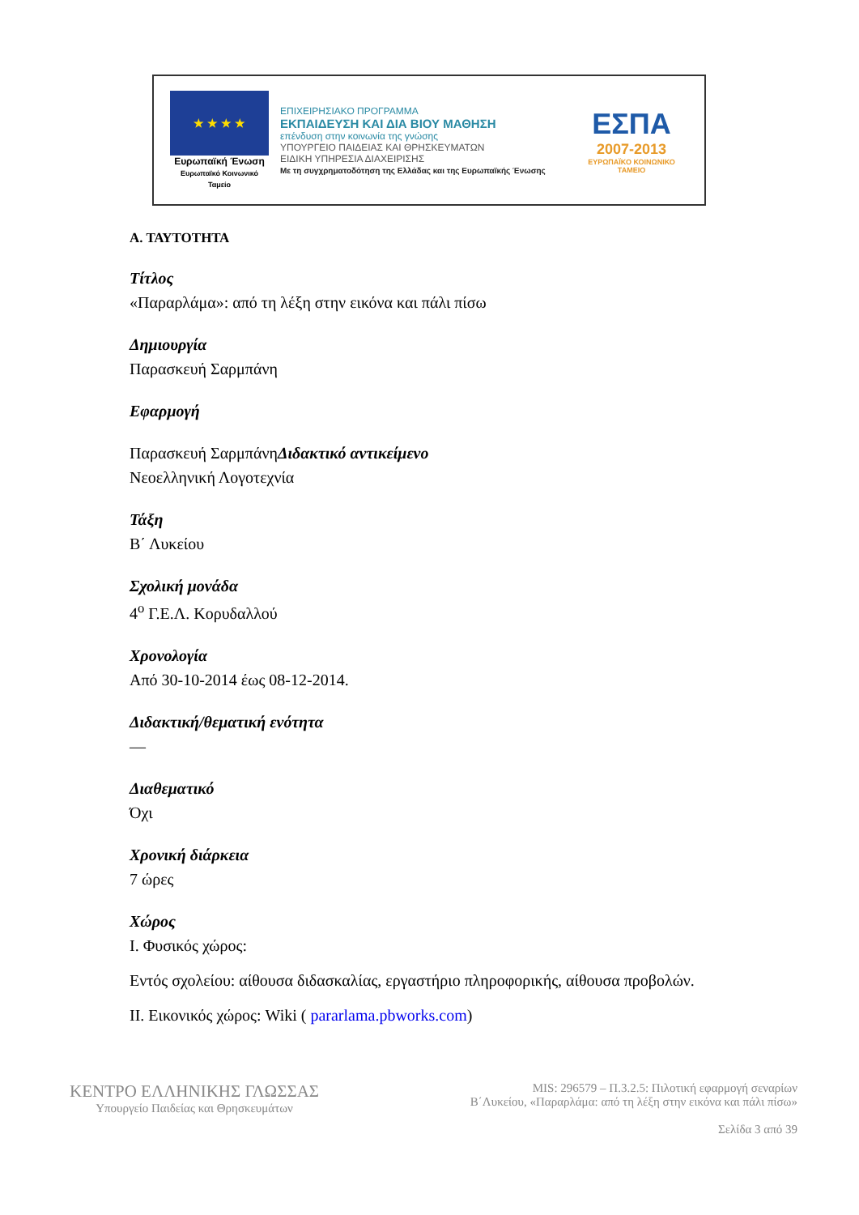★ ★ ★ ★
Ευρωπαϊκή Ένωση
Ευρωπαϊκό Κοινωνικό Ταμείο
ΕΠΙΧΕΙΡΗΣΙΑΚΟ ΠΡΟΓΡΑΜΜΑ
ΕΚΠΑΙΔΕΥΣΗ ΚΑΙ ΔΙΑ ΒΙΟΥ ΜΑΘΗΣΗ
επένδυση στην κοινωνία της γνώσης
ΥΠΟΥΡΓΕΙΟ ΠΑΙΔΕΙΑΣ ΚΑΙ ΘΡΗΣΚΕΥΜΑΤΩΝ
ΕΙΔΙΚΗ ΥΠΗΡΕΣΙΑ ΔΙΑΧΕΙΡΙΣΗΣ
Με τη συγχρηματοδότηση της Ελλάδας και της Ευρωπαϊκής Ένωσης
ΕΣΠΑ
2007-2013
ΕΥΡΩΠΑΪΚΟ ΚΟΙΝΩΝΙΚΟ ΤΑΜΕΙΟ
Α. ΤΑΥΤΟΤΗΤΑ
Τίτλος
«Παραρλάμα»: από τη λέξη στην εικόνα και πάλι πίσω
Δημιουργία
Παρασκευή Σαρμπάνη
Εφαρμογή
Παρασκευή ΣαρμπάνηΔιδακτικό αντικείμενο
Νεοελληνική Λογοτεχνία
Τάξη
Β΄ Λυκείου
Σχολική μονάδα
4<sup>ο</sup> Γ.Ε.Λ. Κορυδαλλού
Χρονολογία
Από 30-10-2014 έως 08-12-2014.
Διδακτική/θεματική ενότητα
—
Διαθεματικό
Όχι
Χρονική διάρκεια
7 ώρες
Χώρος
Ι. Φυσικός χώρος:
Εντός σχολείου: αίθουσα διδασκαλίας, εργαστήριο πληροφορικής, αίθουσα προβολών.
ΙΙ. Εικονικός χώρος: Wiki ( pararlama.pbworks.com)
ΚΕΝΤΡΟ ΕΛΛΗΝΙΚΗΣ ΓΛΩΣΣΑΣ
Υπουργείο Παιδείας και Θρησκευμάτων
MIS: 296579 – Π.3.2.5: Πιλοτική εφαρμογή σεναρίων
Β΄Λυκείου, «Παραρλάμα: από τη λέξη στην εικόνα και πάλι πίσω»
Σελίδα 3 από 39